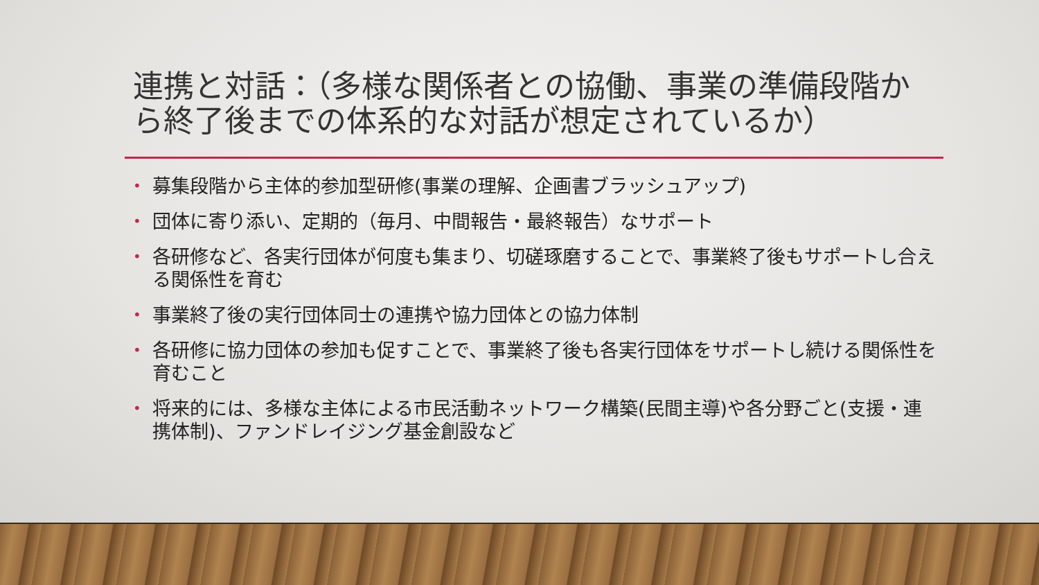連携と対話：（多様な関係者との協働、事業の準備段階から終了後までの体系的な対話が想定されているか）
• 募集段階から主体的参加型研修(事業の理解、企画書ブラッシュアップ)
• 団体に寄り添い、定期的（毎月、中間報告・最終報告）なサポート
• 各研修など、各実行団体が何度も集まり、切磋琢磨することで、事業終了後もサポートし合える関係性を育む
• 事業終了後の実行団体同士の連携や協力団体との協力体制
• 各研修に協力団体の参加も促すことで、事業終了後も各実行団体をサポートし続ける関係性を育むこと
• 将来的には、多様な主体による市民活動ネットワーク構築(民間主導)や各分野ごと(支援・連携体制)、ファンドレイジング基金創設など